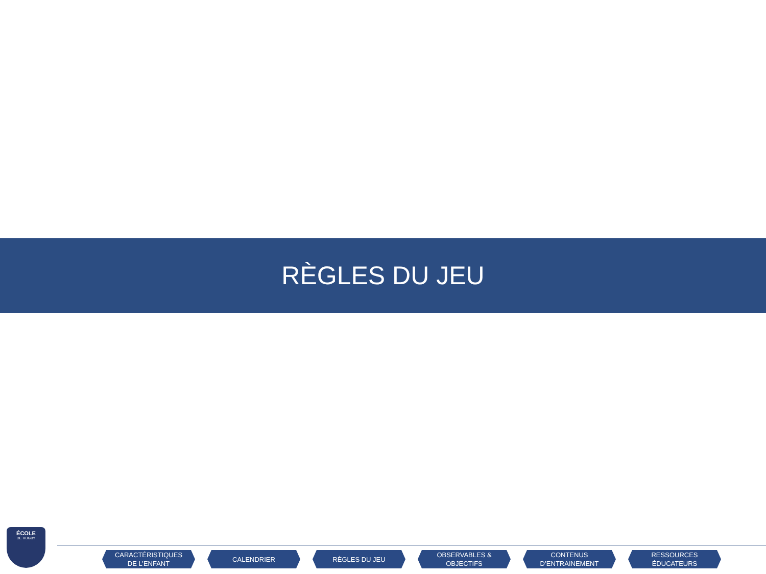RÈGLES DU JEU
ÉCOLE
DE RUGBY
CARACTÉRISTIQUES
DE L’ENFANT
CALENDRIER RÈGLES DU JEU OBSERVABLES &
OBJECTIFS
CONTENUS
D’ENTRAINEMENT
RESSOURCES
ÉDUCATEURS